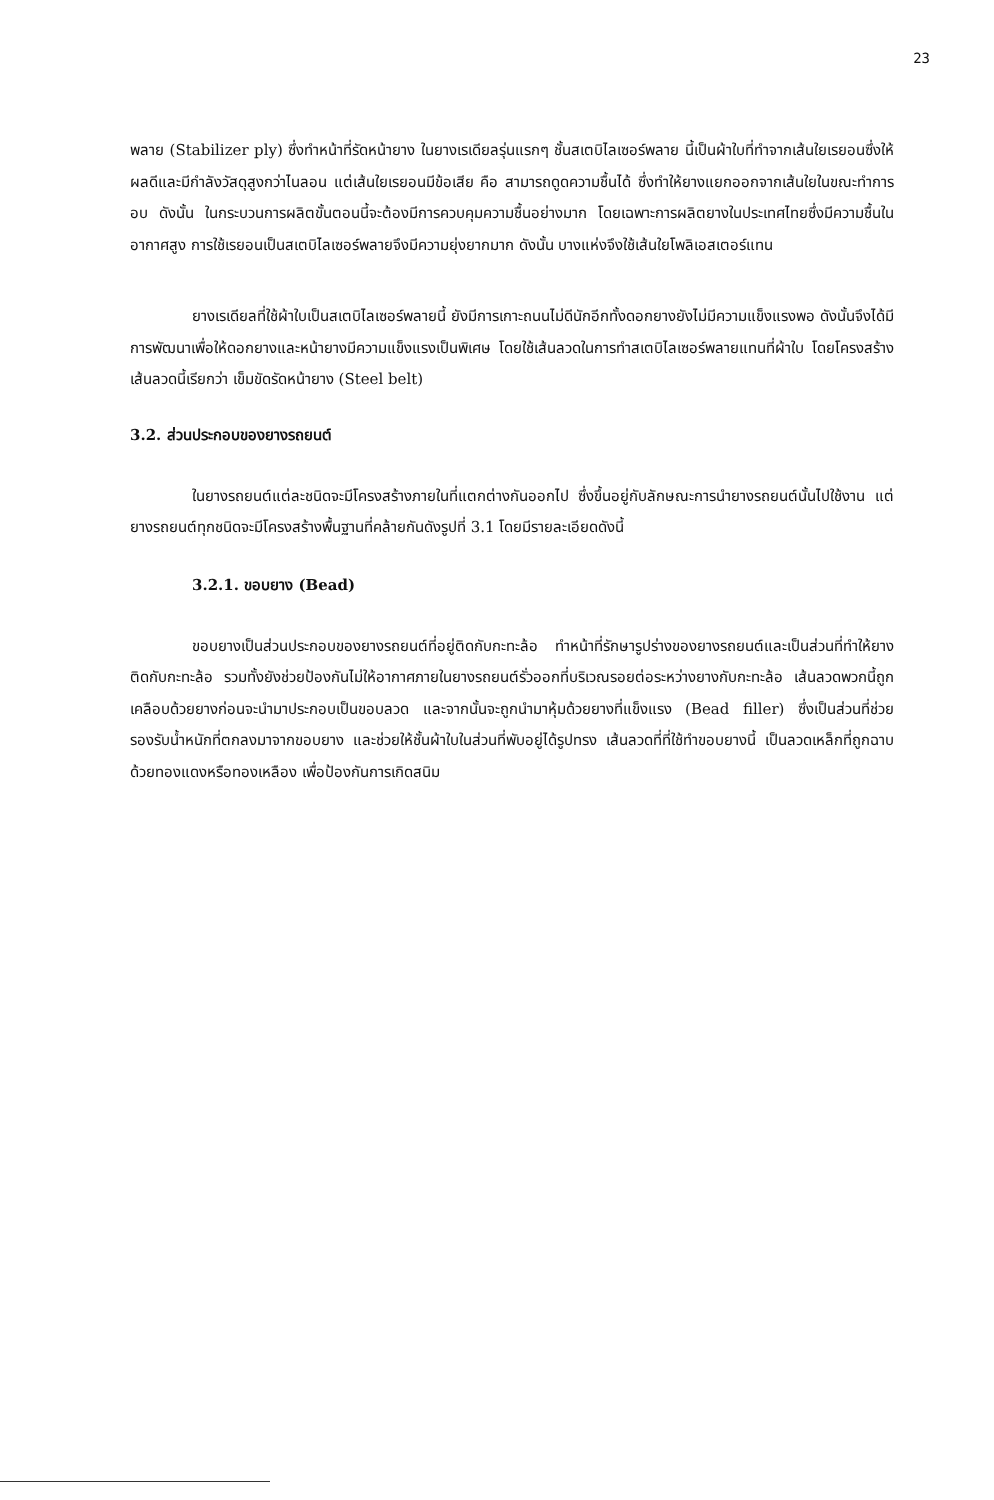23
พลาย (Stabilizer ply) ซึ่งทำหน้าที่รัดหน้ายาง ในยางเรเดียลรุ่นแรกๆ ชั้นสเตบิไลเซอร์พลาย นี้เป็นผ้าใบที่ทำจากเส้นใยเรยอนซึ่งให้ผลดีและมีกำลังวัสดุสูงกว่าไนลอน แต่เส้นใยเรยอนมีข้อเสีย คือ สามารถดูดความชื้นได้ ซึ่งทำให้ยางแยกออกจากเส้นใยในขณะทำการอบ ดังนั้น ในกระบวนการผลิตขั้นตอนนี้จะต้องมีการควบคุมความชื้นอย่างมาก โดยเฉพาะการผลิตยางในประเทศไทยซึ่งมีความชื้นในอากาศสูง การใช้เรยอนเป็นสเตบิไลเซอร์พลายจึงมีความยุ่งยากมาก ดังนั้น บางแห่งจึงใช้เส้นใยโพลิเอสเตอร์แทน
ยางเรเดียลที่ใช้ผ้าใบเป็นสเตบิไลเซอร์พลายนี้ ยังมีการเกาะถนนไม่ดีนักอีกทั้งดอกยางยังไม่มีความแข็งแรงพอ ดังนั้นจึงได้มีการพัฒนาเพื่อให้ดอกยางและหน้ายางมีความแข็งแรงเป็นพิเศษ โดยใช้เส้นลวดในการทำสเตบิไลเซอร์พลายแทนที่ผ้าใบ โดยโครงสร้างเส้นลวดนี้เรียกว่า เข็มขัดรัดหน้ายาง (Steel belt)
3.2. ส่วนประกอบของยางรถยนต์
ในยางรถยนต์แต่ละชนิดจะมีโครงสร้างภายในที่แตกต่างกันออกไป ซึ่งขึ้นอยู่กับลักษณะการนำยางรถยนต์นั้นไปใช้งาน แต่ยางรถยนต์ทุกชนิดจะมีโครงสร้างพื้นฐานที่คล้ายกันดังรูปที่ 3.1 โดยมีรายละเอียดดังนี้
3.2.1. ขอบยาง (Bead)
ขอบยางเป็นส่วนประกอบของยางรถยนต์ที่อยู่ติดกับกะทะล้อ ทำหน้าที่รักษารูปร่างของยางรถยนต์และเป็นส่วนที่ทำให้ยางติดกับกะทะล้อ รวมทั้งยังช่วยป้องกันไม่ให้อากาศภายในยางรถยนต์รั่วออกที่บริเวณรอยต่อระหว่างยางกับกะทะล้อ เส้นลวดพวกนี้ถูกเคลือบด้วยยางก่อนจะนำมาประกอบเป็นขอบลวด และจากนั้นจะถูกนำมาหุ้มด้วยยางที่แข็งแรง (Bead filler) ซึ่งเป็นส่วนที่ช่วยรองรับน้ำหนักที่ตกลงมาจากขอบยาง และช่วยให้ชั้นผ้าใบในส่วนที่พับอยู่ได้รูปทรง เส้นลวดที่ที่ใช้ทำขอบยางนี้ เป็นลวดเหล็กที่ถูกฉาบด้วยทองแดงหรือทองเหลือง เพื่อป้องกันการเกิดสนิม